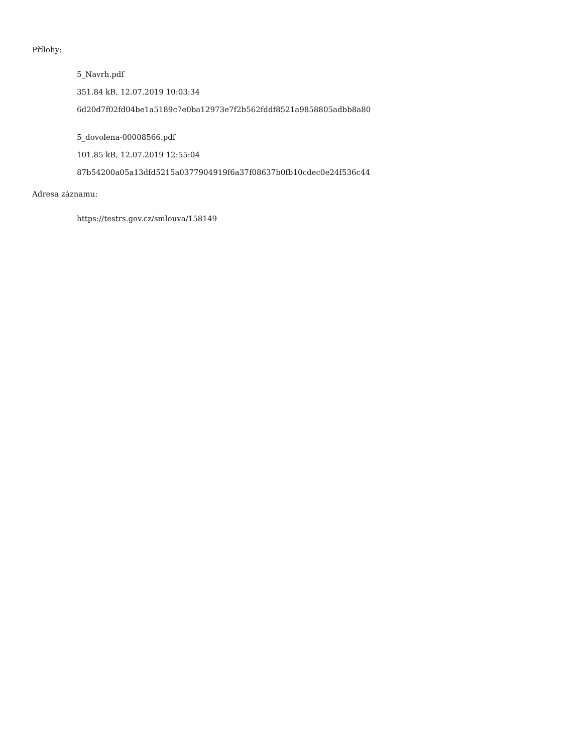Přílohy:
5_Navrh.pdf
351.84 kB, 12.07.2019 10:03:34
6d20d7f02fd04be1a5189c7e0ba12973e7f2b562fddf8521a9858805adbb8a80
5_dovolena-00008566.pdf
101.85 kB, 12.07.2019 12:55:04
87b54200a05a13dfd5215a0377904919f6a37f08637b0fb10cdec0e24f536c44
Adresa záznamu:
https://testrs.gov.cz/smlouva/158149